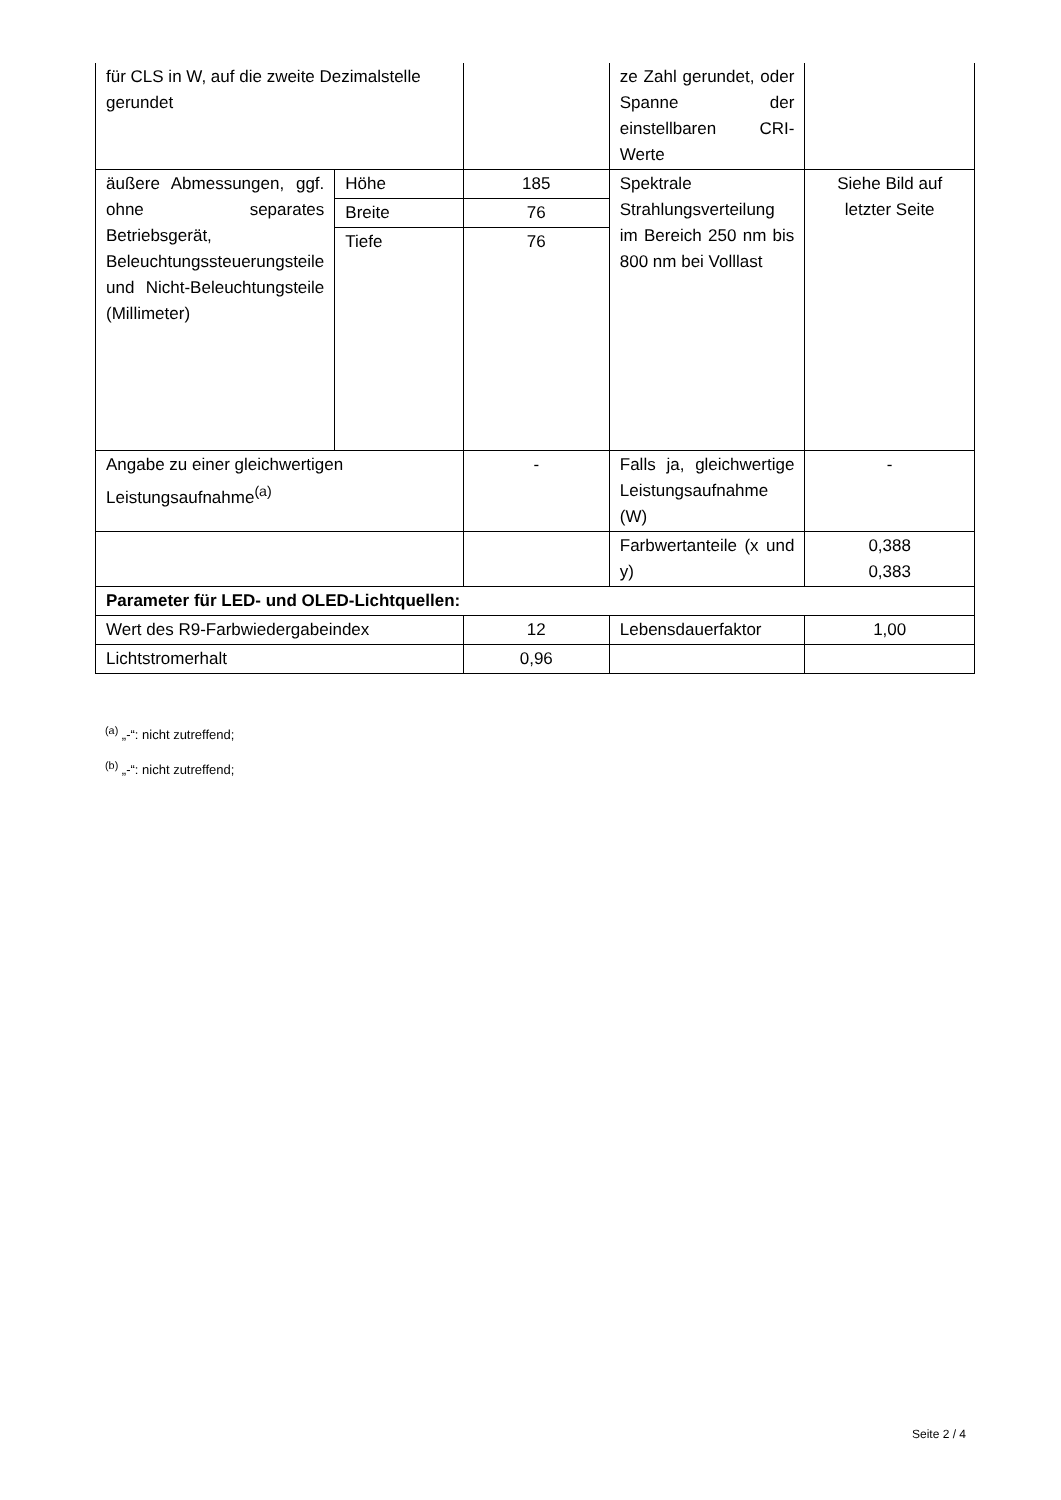| für CLS in W, auf die zweite Dezimalstelle gerundet | | | ze Zahl gerundet, oder Spanne der einstellbaren CRI-Werte | |
| äußere Abmessungen, ggf. ohne separates Betriebsgerät, Beleuchtungssteuerungsteile und Nicht-Beleuchtungsteile (Millimeter) | Höhe | 185 | Spektrale Strahlungsverteilung im Bereich 250 nm bis 800 nm bei Volllast | Siehe Bild auf letzter Seite |
| | Breite | 76 | | |
| | Tiefe | 76 | | |
| Angabe zu einer gleichwertigen Leistungsaufnahme<sup>(a)</sup> | | - | Falls ja, gleichwertige Leistungsaufnahme (W) | - |
| | | | Farbwertanteile (x und y) | 0,388 0,383 |
| Parameter für LED- und OLED-Lichtquellen: | | | | |
| Wert des R9-Farbwiedergabeindex | | 12 | Lebensdauerfaktor | 1,00 |
| Lichtstromerhalt | | 0,96 | | |
<sup>(a)</sup> „-“: nicht zutreffend;
<sup>(b)</sup> „-“: nicht zutreffend;
Seite 2 / 4